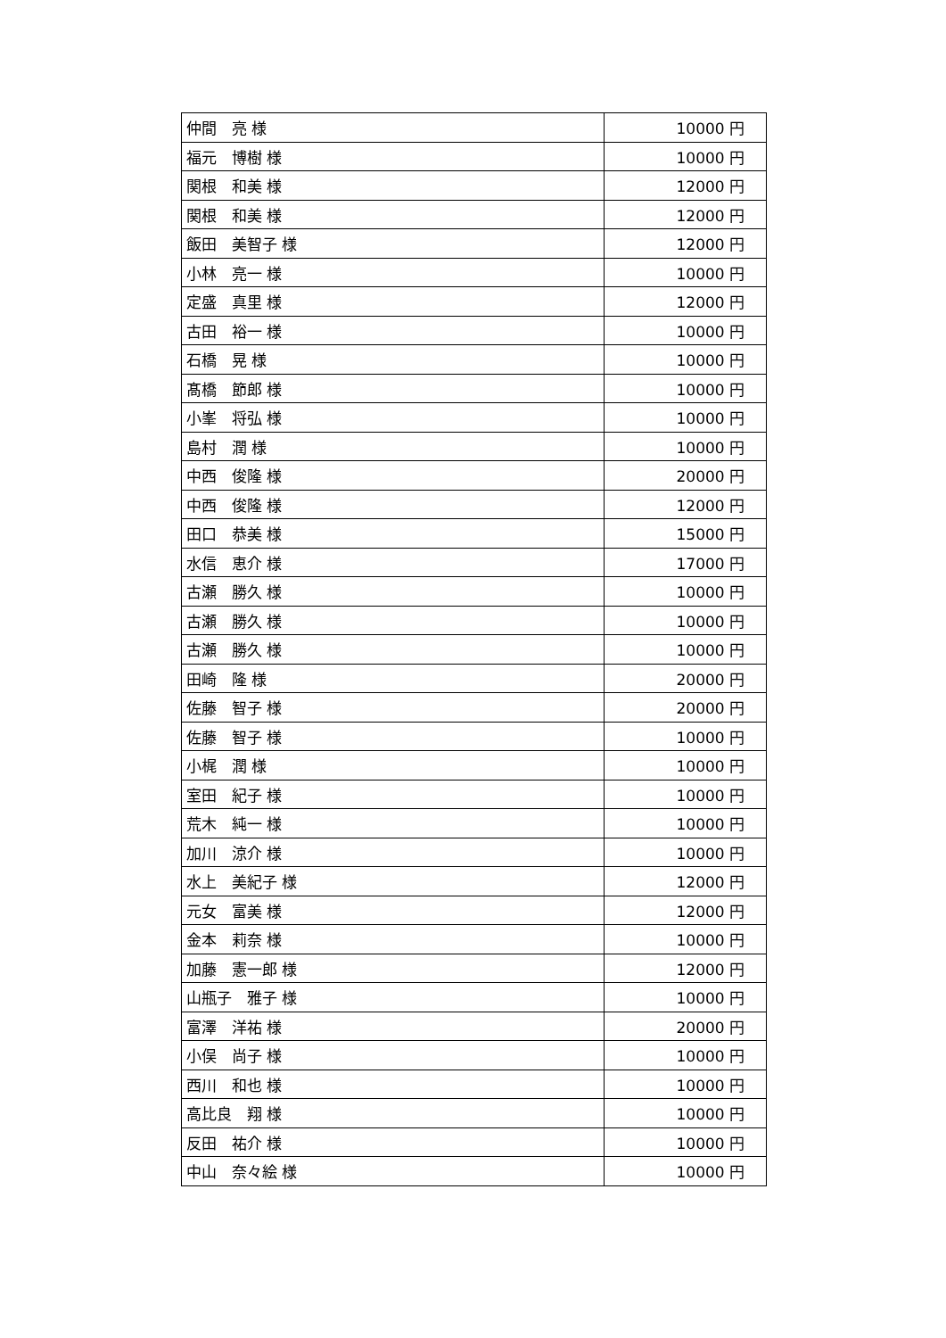| 仲間 亮 様 | 10000 円 |
| 福元 博樹 様 | 10000 円 |
| 関根 和美 様 | 12000 円 |
| 関根 和美 様 | 12000 円 |
| 飯田 美智子 様 | 12000 円 |
| 小林 亮一 様 | 10000 円 |
| 定盛 真里 様 | 12000 円 |
| 古田 裕一 様 | 10000 円 |
| 石橋 晃 様 | 10000 円 |
| 髙橋 節郎 様 | 10000 円 |
| 小峯 将弘 様 | 10000 円 |
| 島村 潤 様 | 10000 円 |
| 中西 俊隆 様 | 20000 円 |
| 中西 俊隆 様 | 12000 円 |
| 田口 恭美 様 | 15000 円 |
| 水信 恵介 様 | 17000 円 |
| 古瀬 勝久 様 | 10000 円 |
| 古瀬 勝久 様 | 10000 円 |
| 古瀬 勝久 様 | 10000 円 |
| 田崎 隆 様 | 20000 円 |
| 佐藤 智子 様 | 20000 円 |
| 佐藤 智子 様 | 10000 円 |
| 小梶 潤 様 | 10000 円 |
| 室田 紀子 様 | 10000 円 |
| 荒木 純一 様 | 10000 円 |
| 加川 涼介 様 | 10000 円 |
| 水上 美紀子 様 | 12000 円 |
| 元女 富美 様 | 12000 円 |
| 金本 莉奈 様 | 10000 円 |
| 加藤 憲一郎 様 | 12000 円 |
| 山瓶子 雅子 様 | 10000 円 |
| 富澤 洋祐 様 | 20000 円 |
| 小俣 尚子 様 | 10000 円 |
| 西川 和也 様 | 10000 円 |
| 高比良 翔 様 | 10000 円 |
| 反田 祐介 様 | 10000 円 |
| 中山 奈々絵 様 | 10000 円 |